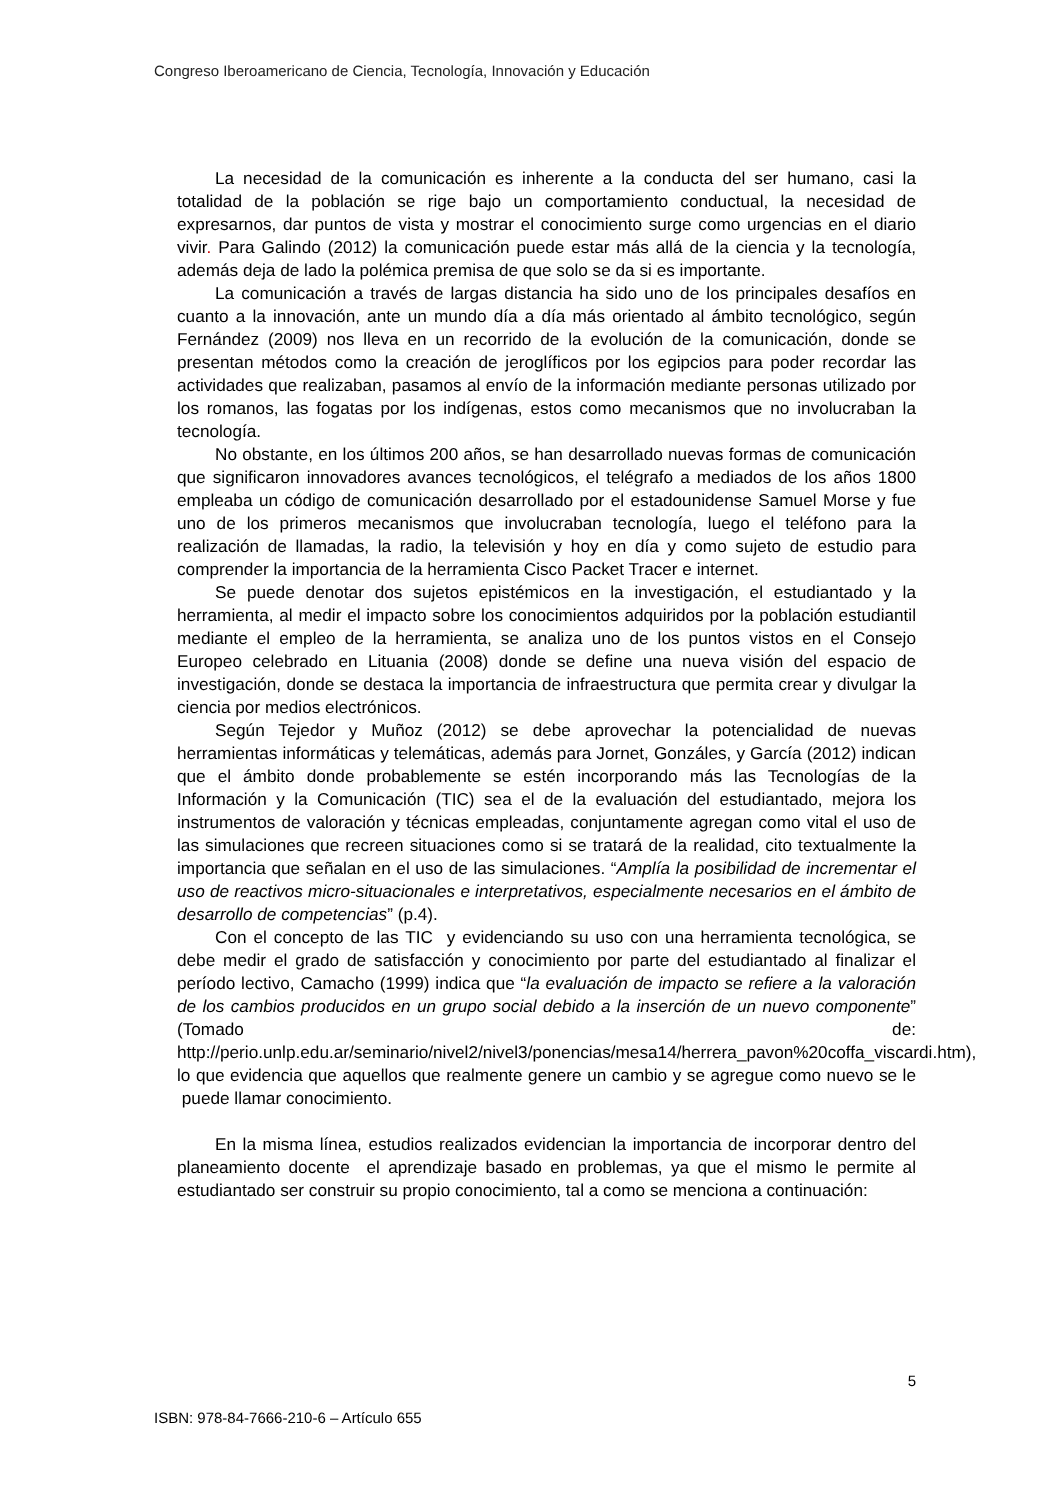Congreso Iberoamericano de Ciencia, Tecnología, Innovación y Educación
La necesidad de la comunicación es inherente a la conducta del ser humano, casi la totalidad de la población se rige bajo un comportamiento conductual, la necesidad de expresarnos, dar puntos de vista y mostrar el conocimiento surge como urgencias en el diario vivir. Para Galindo (2012) la comunicación puede estar más allá de la ciencia y la tecnología, además deja de lado la polémica premisa de que solo se da si es importante.
La comunicación a través de largas distancia ha sido uno de los principales desafíos en cuanto a la innovación, ante un mundo día a día más orientado al ámbito tecnológico, según Fernández (2009) nos lleva en un recorrido de la evolución de la comunicación, donde se presentan métodos como la creación de jeroglíficos por los egipcios para poder recordar las actividades que realizaban, pasamos al envío de la información mediante personas utilizado por los romanos, las fogatas por los indígenas, estos como mecanismos que no involucraban la tecnología.
No obstante, en los últimos 200 años, se han desarrollado nuevas formas de comunicación que significaron innovadores avances tecnológicos, el telégrafo a mediados de los años 1800 empleaba un código de comunicación desarrollado por el estadounidense Samuel Morse y fue uno de los primeros mecanismos que involucraban tecnología, luego el teléfono para la realización de llamadas, la radio, la televisión y hoy en día y como sujeto de estudio para comprender la importancia de la herramienta Cisco Packet Tracer e internet.
Se puede denotar dos sujetos epistémicos en la investigación, el estudiantado y la herramienta, al medir el impacto sobre los conocimientos adquiridos por la población estudiantil mediante el empleo de la herramienta, se analiza uno de los puntos vistos en el Consejo Europeo celebrado en Lituania (2008) donde se define una nueva visión del espacio de investigación, donde se destaca la importancia de infraestructura que permita crear y divulgar la ciencia por medios electrónicos.
Según Tejedor y Muñoz (2012) se debe aprovechar la potencialidad de nuevas herramientas informáticas y telemáticas, además para Jornet, Gonzáles, y García (2012) indican que el ámbito donde probablemente se estén incorporando más las Tecnologías de la Información y la Comunicación (TIC) sea el de la evaluación del estudiantado, mejora los instrumentos de valoración y técnicas empleadas, conjuntamente agregan como vital el uso de las simulaciones que recreen situaciones como si se tratará de la realidad, cito textualmente la importancia que señalan en el uso de las simulaciones. “Amplía la posibilidad de incrementar el uso de reactivos micro-situacionales e interpretativos, especialmente necesarios en el ámbito de desarrollo de competencias” (p.4).
Con el concepto de las TIC y evidenciando su uso con una herramienta tecnológica, se debe medir el grado de satisfacción y conocimiento por parte del estudiantado al finalizar el período lectivo, Camacho (1999) indica que “la evaluación de impacto se refiere a la valoración de los cambios producidos en un grupo social debido a la inserción de un nuevo componente” (Tomado de: http://perio.unlp.edu.ar/seminario/nivel2/nivel3/ponencias/mesa14/herrera_pavon%20coffa_viscardi.htm), lo que evidencia que aquellos que realmente genere un cambio y se agregue como nuevo se le puede llamar conocimiento.
En la misma línea, estudios realizados evidencian la importancia de incorporar dentro del planeamiento docente el aprendizaje basado en problemas, ya que el mismo le permite al estudiantado ser construir su propio conocimiento, tal a como se menciona a continuación:
5
ISBN: 978-84-7666-210-6 – Artículo 655